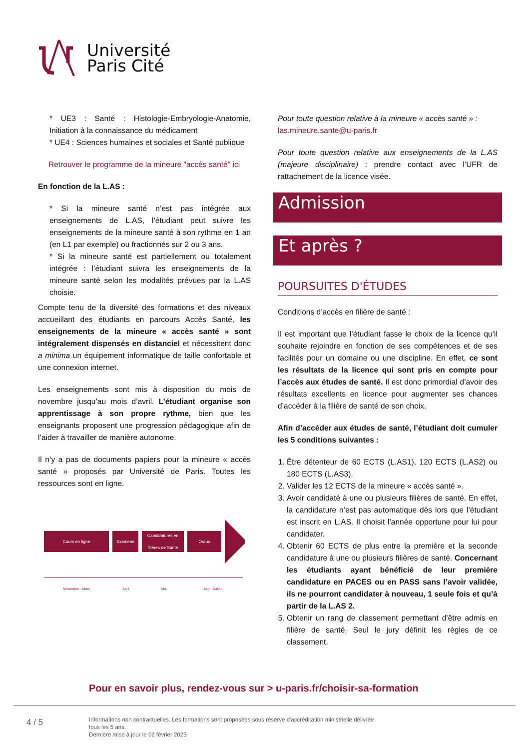Université
Paris Cité
* UE3 : Santé : Histologie-Embryologie-Anatomie, Initiation à la connaissance du médicament
* UE4 : Sciences humaines et sociales et Santé publique
Retrouver le programme de la mineure "accès santé" ici
En fonction de la L.AS :
* Si la mineure santé n’est pas intégrée aux enseignements de L.AS, l’étudiant peut suivre les enseignements de la mineure santé à son rythme en 1 an (en L1 par exemple) ou fractionnés sur 2 ou 3 ans.
* Si la mineure santé est partiellement ou totalement intégrée : l’étudiant suivra les enseignements de la mineure santé selon les modalités prévues par la L.AS choisie.
Compte tenu de la diversité des formations et des niveaux accueillant des étudiants en parcours Accès Santé, les enseignements de la mineure « accès santé » sont intégralement dispensés en distanciel et nécessitent donc a minima un équipement informatique de taille confortable et une connexion internet.
Les enseignements sont mis à disposition du mois de novembre jusqu’au mois d’avril. L’étudiant organise son apprentissage à son propre rythme, bien que les enseignants proposent une progression pédagogique afin de l’aider à travailler de manière autonome.
Il n’y a pas de documents papiers pour la mineure « accès santé » proposés par Université de Paris. Toutes les ressources sont en ligne.
Cours en ligne Examens
Candidatures en filières de Santé
Oraux
Novembre - Mars Avril Mai Juin - Juillet
Pour toute question relative à la mineure « accès santé » :
las.mineure.sante@u-paris.fr
Pour toute question relative aux enseignements de la L.AS (majeure disciplinaire) : prendre contact avec l’UFR de rattachement de la licence visée.
Admission
Et après ?
POURSUITES D'ÉTUDES
Conditions d’accès en filière de santé :
Il est important que l’étudiant fasse le choix de la licence qu’il souhaite rejoindre en fonction de ses compétences et de ses facilités pour un domaine ou une discipline. En effet, ce sont les résultats de la licence qui sont pris en compte pour l’accès aux études de santé. Il est donc primordial d’avoir des résultats excellents en licence pour augmenter ses chances d’accéder à la filière de santé de son choix.
Afin d’accéder aux études de santé, l’étudiant doit cumuler les 5 conditions suivantes :
1. Être détenteur de 60 ECTS (L.AS1), 120 ECTS (L.AS2) ou 180 ECTS (L.AS3).
2. Valider les 12 ECTS de la mineure « accès santé ».
3. Avoir candidaté à une ou plusieurs filières de santé. En effet, la candidature n’est pas automatique dès lors que l’étudiant est inscrit en L.AS. Il choisit l’année opportune pour lui pour candidater.
4. Obtenir 60 ECTS de plus entre la première et la seconde candidature à une ou plusieurs filières de santé. Concernant les étudiants ayant bénéficié de leur première candidature en PACES ou en PASS sans l’avoir validée, ils ne pourront candidater à nouveau, 1 seule fois et qu’à partir de la L.AS 2.
5. Obtenir un rang de classement permettant d’être admis en filière de santé. Seul le jury définit les règles de ce classement.
Pour en savoir plus, rendez-vous sur > u-paris.fr/choisir-sa-formation
4 / 5
Informations non contractuelles. Les formations sont proposées sous réserve d'accréditation ministrielle délivrée
tous les 5 ans.
Dernière mise à jour le 02 février 2023